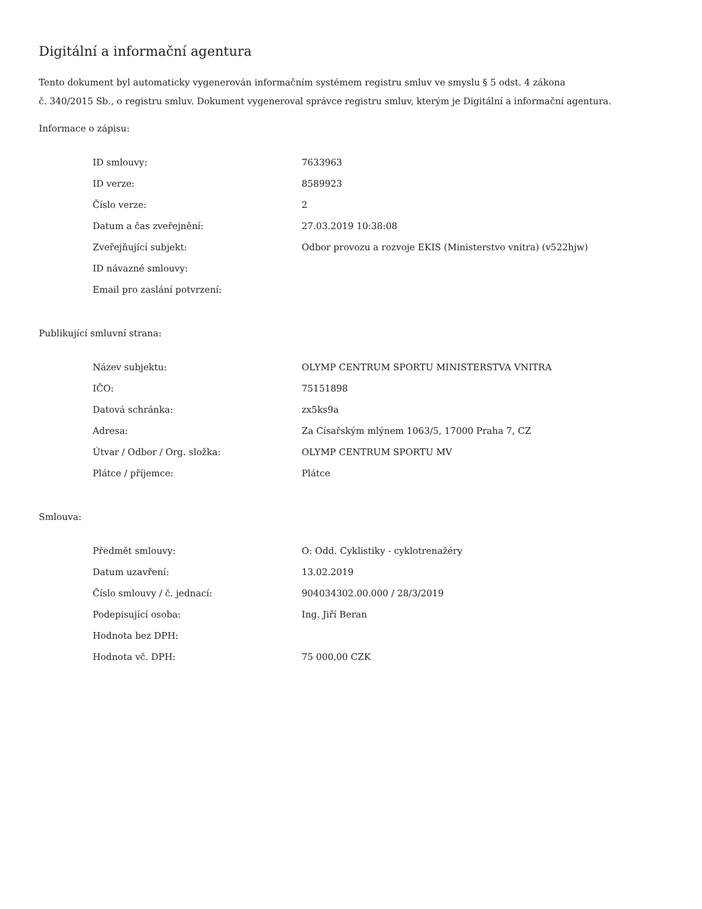Digitální a informační agentura
Tento dokument byl automaticky vygenerován informačním systémem registru smluv ve smyslu § 5 odst. 4 zákona
č. 340/2015 Sb., o registru smluv. Dokument vygeneroval správce registru smluv, kterým je Digitální a informační agentura.
Informace o zápisu:
| ID smlouvy: | 7633963 |
| ID verze: | 8589923 |
| Číslo verze: | 2 |
| Datum a čas zveřejnění: | 27.03.2019 10:38:08 |
| Zveřejňující subjekt: | Odbor provozu a rozvoje EKIS (Ministerstvo vnitra) (v522hjw) |
| ID návazné smlouvy: | |
| Email pro zaslání potvrzení: | |
Publikující smluvní strana:
| Název subjektu: | OLYMP CENTRUM SPORTU MINISTERSTVA VNITRA |
| IČO: | 75151898 |
| Datová schránka: | zx5ks9a |
| Adresa: | Za Císařským mlýnem 1063/5, 17000 Praha 7, CZ |
| Útvar / Odbor / Org. složka: | OLYMP CENTRUM SPORTU MV |
| Plátce / příjemce: | Plátce |
Smlouva:
| Předmět smlouvy: | O: Odd. Cyklistiky - cyklotrenažéry |
| Datum uzavření: | 13.02.2019 |
| Číslo smlouvy / č. jednací: | 904034302.00.000 / 28/3/2019 |
| Podepisující osoba: | Ing. Jiří Beran |
| Hodnota bez DPH: | |
| Hodnota vč. DPH: | 75 000,00 CZK |